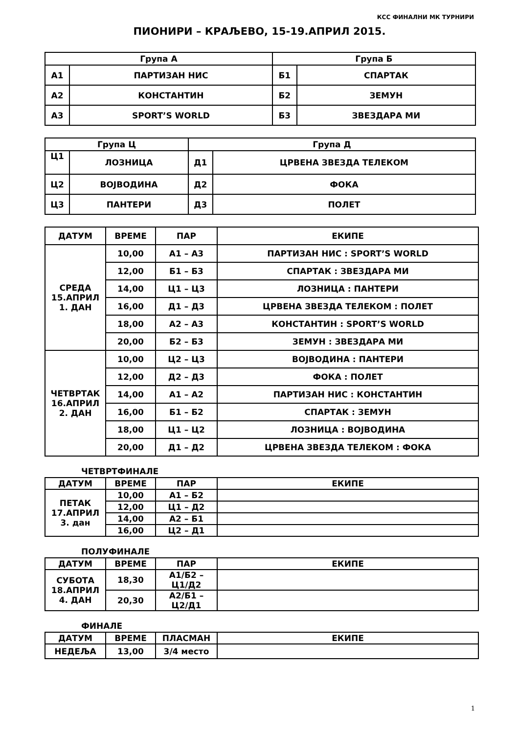КСС ФИНАЛНИ МК ТУРНИРИ
ПИОНИРИ – КРАЉЕВО, 15-19.АПРИЛ 2015.
| Група А | | Група Б | |
| --- | --- | --- | --- |
| А1 | ПАРТИЗАН НИС | Б1 | СПАРТАК |
| А2 | КОНСТАНТИН | Б2 | ЗЕМУН |
| А3 | SPORT’S WORLD | Б3 | ЗВЕЗДАРА МИ |
| Група Ц | | Група Д | |
| --- | --- | --- | --- |
| Ц1 | ЛОЗНИЦА | Д1 | ЦРВЕНА ЗВЕЗДА ТЕЛЕКОМ |
| Ц2 | ВОЈВОДИНА | Д2 | ФОКА |
| Ц3 | ПАНТЕРИ | Д3 | ПОЛЕТ |
| ДАТУМ | ВРЕМЕ | ПАР | ЕКИПЕ |
| --- | --- | --- | --- |
| СРЕДА 15.АПРИЛ 1. ДАН | 10,00 | А1 – А3 | ПАРТИЗАН НИС : SPORT’S WORLD |
| | 12,00 | Б1 – Б3 | СПАРТАК : ЗВЕЗДАРА МИ |
| | 14,00 | Ц1 – Ц3 | ЛОЗНИЦА : ПАНТЕРИ |
| | 16,00 | Д1 – Д3 | ЦРВЕНА ЗВЕЗДА ТЕЛЕКОМ : ПОЛЕТ |
| | 18,00 | А2 – А3 | КОНСТАНТИН : SPORT’S WORLD |
| | 20,00 | Б2 – Б3 | ЗЕМУН : ЗВЕЗДАРА МИ |
| ЧЕТВРТАК 16.АПРИЛ 2. ДАН | 10,00 | Ц2 – Ц3 | ВОЈВОДИНА : ПАНТЕРИ |
| | 12,00 | Д2 – Д3 | ФОКА : ПОЛЕТ |
| | 14,00 | А1 – А2 | ПАРТИЗАН НИС : КОНСТАНТИН |
| | 16,00 | Б1 – Б2 | СПАРТАК : ЗЕМУН |
| | 18,00 | Ц1 – Ц2 | ЛОЗНИЦА : ВОЈВОДИНА |
| | 20,00 | Д1 – Д2 | ЦРВЕНА ЗВЕЗДА ТЕЛЕКОМ : ФОКА |
ЧЕТВРТФИНАЛЕ
| ДАТУМ | ВРЕМЕ | ПАР | ЕКИПЕ |
| --- | --- | --- | --- |
| ПЕТАК 17.АПРИЛ 3. дан | 10,00 | А1 – Б2 | |
| | 12,00 | Ц1 – Д2 | |
| | 14,00 | А2 – Б1 | |
| | 16,00 | Ц2 – Д1 | |
ПОЛУФИНАЛЕ
| ДАТУМ | ВРЕМЕ | ПАР | ЕКИПЕ |
| --- | --- | --- | --- |
| СУБОТА 18.АПРИЛ 4. ДАН | 18,30 | А1/Б2 – Ц1/Д2 | |
| | 20,30 | А2/Б1 – Ц2/Д1 | |
ФИНАЛЕ
| ДАТУМ | ВРЕМЕ | ПЛАСМАН | ЕКИПЕ |
| --- | --- | --- | --- |
| НЕДЕЉА | 13,00 | 3/4 место | |
1